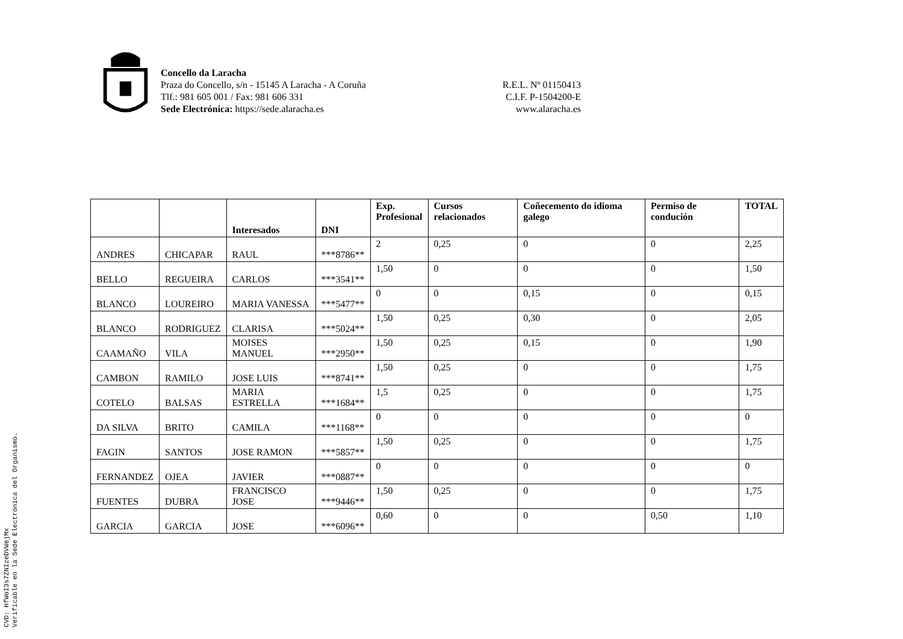Concello da Laracha
Praza do Concello, s/n - 15145 A Laracha - A Coruña
Tlf.: 981 605 001 / Fax: 981 606 331
Sede Electrónica: https://sede.alaracha.es
R.E.L. Nº 01150413
C.I.F. P-1504200-E
www.alaracha.es
| | | Interesados | DNI | Exp. Profesional | Cursos relacionados | Coñecemento do idioma galego | Permiso de condución | TOTAL |
| --- | --- | --- | --- | --- | --- | --- | --- | --- |
| ANDRES | CHICAPAR | RAUL | ***8786** | 2 | 0,25 | 0 | 0 | 2,25 |
| BELLO | REGUEIRA | CARLOS | ***3541** | 1,50 | 0 | 0 | 0 | 1,50 |
| BLANCO | LOUREIRO | MARIA VANESSA | ***5477** | 0 | 0 | 0,15 | 0 | 0,15 |
| BLANCO | RODRIGUEZ | CLARISA | ***5024** | 1,50 | 0,25 | 0,30 | 0 | 2,05 |
| CAAMAÑO | VILA | MOISES MANUEL | ***2950** | 1,50 | 0,25 | 0,15 | 0 | 1,90 |
| CAMBON | RAMILO | JOSE LUIS | ***8741** | 1,50 | 0,25 | 0 | 0 | 1,75 |
| COTELO | BALSAS | MARIA ESTRELLA | ***1684** | 1,5 | 0,25 | 0 | 0 | 1,75 |
| DA SILVA | BRITO | CAMILA | ***1168** | 0 | 0 | 0 | 0 | 0 |
| FAGIN | SANTOS | JOSE RAMON | ***5857** | 1,50 | 0,25 | 0 | 0 | 1,75 |
| FERNANDEZ | OJEA | JAVIER | ***0887** | 0 | 0 | 0 | 0 | 0 |
| FUENTES | DUBRA | FRANCISCO JOSE | ***9446** | 1,50 | 0,25 | 0 | 0 | 1,75 |
| GARCIA | GARCIA | JOSE | ***6096** | 0,60 | 0 | 0 | 0,50 | 1,10 |
CVD: HfWoI3s7ZNIzeDVWejMx
Verificable en la Sede Electrónica del Organismo.